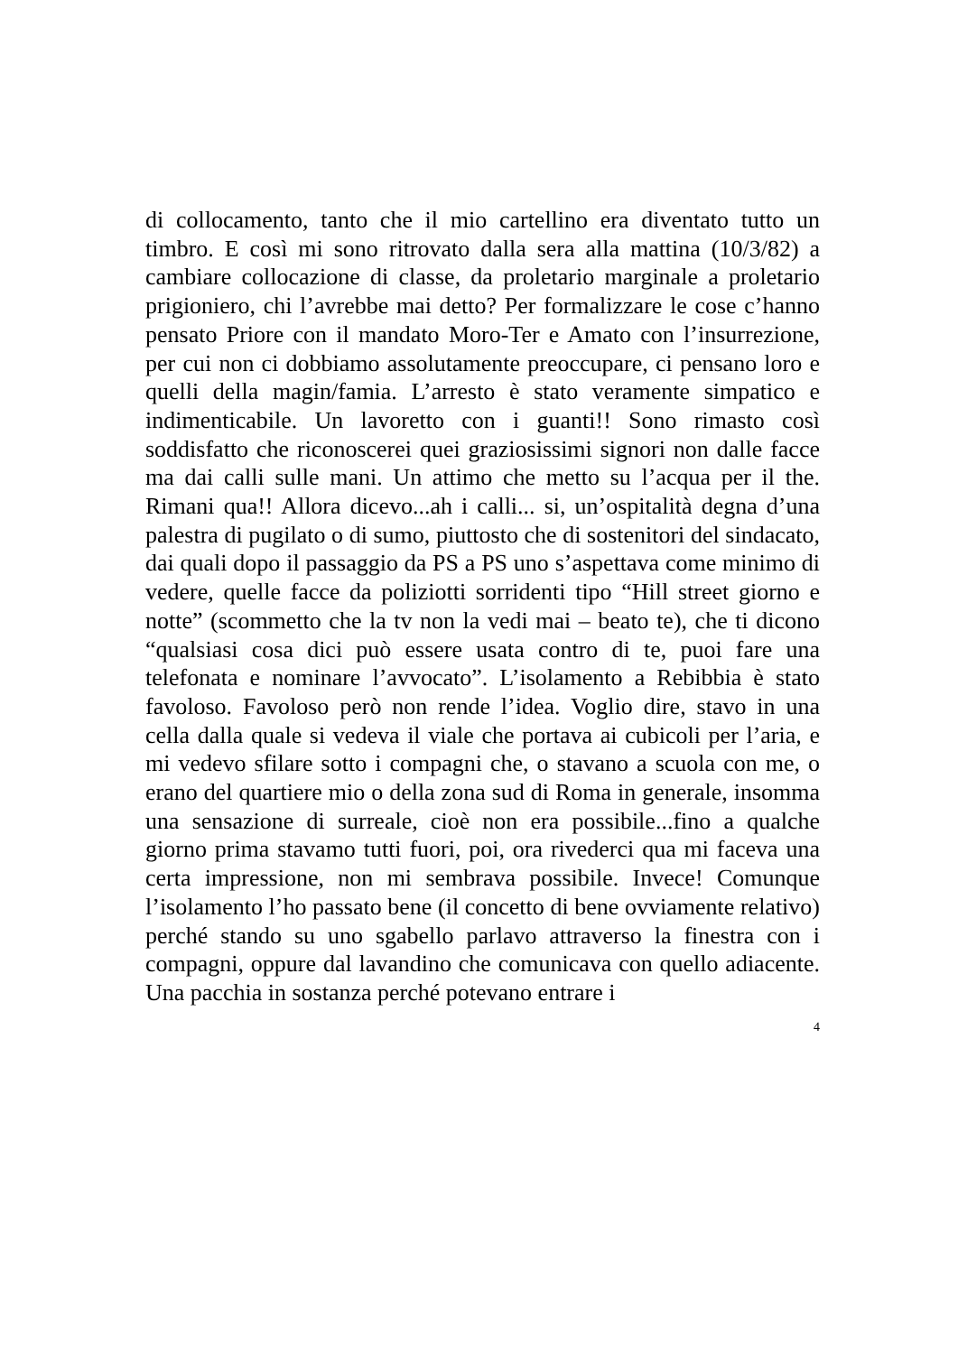di collocamento, tanto che il mio cartellino era diventato tutto un timbro. E così mi sono ritrovato dalla sera alla mattina (10/3/82) a cambiare collocazione di classe, da proletario marginale a proletario prigioniero, chi l’avrebbe mai detto? Per formalizzare le cose c’hanno pensato Priore con il mandato Moro-Ter e Amato con l’insurrezione, per cui non ci dobbiamo assolutamente preoccupare, ci pensano loro e quelli della magin/famia. L’arresto è stato veramente simpatico e indimenticabile. Un lavoretto con i guanti!! Sono rimasto così soddisfatto che riconoscerei quei graziosissimi signori non dalle facce ma dai calli sulle mani. Un attimo che metto su l’acqua per il the. Rimani qua!! Allora dicevo...ah i calli... si, un’ospitalità degna d’una palestra di pugilato o di sumo, piuttosto che di sostenitori del sindacato, dai quali dopo il passaggio da PS a PS uno s’aspettava come minimo di vedere, quelle facce da poliziotti sorridenti tipo “Hill street giorno e notte” (scommetto che la tv non la vedi mai – beato te), che ti dicono “qualsiasi cosa dici può essere usata contro di te, puoi fare una telefonata e nominare l’avvocato”. L’isolamento a Rebibbia è stato favoloso. Favoloso però non rende l’idea. Voglio dire, stavo in una cella dalla quale si vedeva il viale che portava ai cubicoli per l’aria, e mi vedevo sfilare sotto i compagni che, o stavano a scuola con me, o erano del quartiere mio o della zona sud di Roma in generale, insomma una sensazione di surreale, cioè non era possibile...fino a qualche giorno prima stavamo tutti fuori, poi, ora rivederci qua mi faceva una certa impressione, non mi sembrava possibile. Invece! Comunque l’isolamento l’ho passato bene (il concetto di bene ovviamente relativo) perché stando su uno sgabello parlavo attraverso la finestra con i compagni, oppure dal lavandino che comunicava con quello adiacente. Una pacchia in sostanza perché potevano entrare i
4